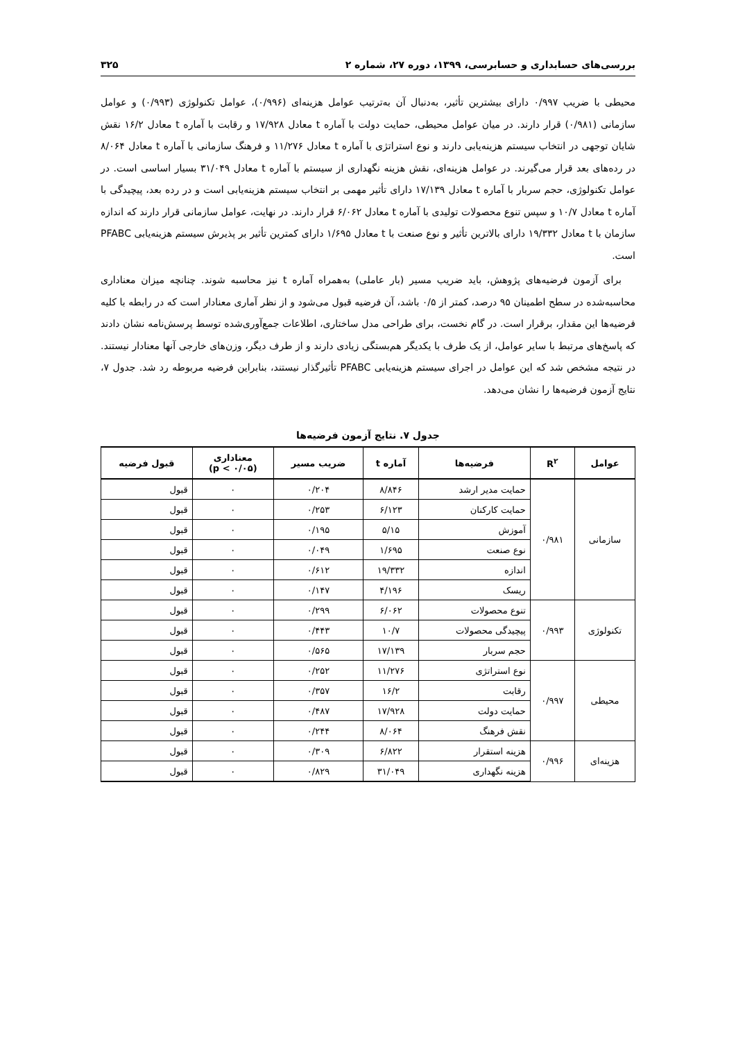بررسی‌های حسابداری و حسابرسی، ۱۳۹۹، دوره ۲۷، شماره ۲ ۳۲۵
محیطی با ضریب ۰/۹۹۷ دارای بیشترین تأثیر، به‌دنبال آن به‌ترتیب عوامل هزینه‌ای (۰/۹۹۶)، عوامل تکنولوژی (۰/۹۹۳) و عوامل سازمانی (۰/۹۸۱) قرار دارند. در میان عوامل محیطی، حمایت دولت با آماره t معادل ۱۷/۹۲۸ و رقابت با آماره t معادل ۱۶/۲ نقش شایان توجهی در انتخاب سیستم هزینه‌یابی دارند و نوع استراتژی با آماره t معادل ۱۱/۲۷۶ و فرهنگ سازمانی با آماره t معادل ۸/۰۶۴ در رده‌های بعد قرار می‌گیرند. در عوامل هزینه‌ای، نقش هزینه نگهداری از سیستم با آماره t معادل ۳۱/۰۴۹ بسیار اساسی است. در عوامل تکنولوژی، حجم سربار با آماره t معادل ۱۷/۱۳۹ دارای تأثیر مهمی بر انتخاب سیستم هزینه‌یابی است و در رده بعد، پیچیدگی با آماره t معادل ۱۰/۷ و سپس تنوع محصولات تولیدی با آماره t معادل ۶/۰۶۲ قرار دارند. در نهایت، عوامل سازمانی قرار دارند که اندازه سازمان با t معادل ۱۹/۳۳۲ دارای بالاترین تأثیر و نوع صنعت با t معادل ۱/۶۹۵ دارای کمترین تأثیر بر پذیرش سیستم هزینه‌یابی PFABC است.
برای آزمون فرضیه‌های پژوهش، باید ضریب مسیر (بار عاملی) به‌همراه آماره t نیز محاسبه شوند. چنانچه میزان معناداری محاسبه‌شده در سطح اطمینان ۹۵ درصد، کمتر از ۰/۵ باشد، آن فرضیه قبول می‌شود و از نظر آماری معنادار است که در رابطه با کلیه فرضیه‌ها این مقدار، برقرار است. در گام نخست، برای طراحی مدل ساختاری، اطلاعات جمع‌آوری‌شده توسط پرسش‌نامه نشان دادند که پاسخ‌های مرتبط با سایر عوامل، از یک طرف با یکدیگر هم‌بستگی زیادی دارند و از طرف دیگر، وزن‌های خارجی آنها معنادار نیستند. در نتیجه مشخص شد که این عوامل در اجرای سیستم هزینه‌یابی PFABC تأثیرگذار نیستند، بنابراین فرضیه مربوطه رد شد. جدول ۷، نتایج آزمون فرضیه‌ها را نشان می‌دهد.
جدول ۷. نتایج آزمون فرضیه‌ها
| عوامل | R<sup>۲</sup> | فرضیه‌ها | آماره t | ضریب مسیر | معناداری (۰/۰۵ > p) | قبول فرضیه |
| --- | --- | --- | --- | --- | --- | --- |
| سازمانی | ۰/۹۸۱ | حمایت مدیر ارشد | ۸/۸۴۶ | ۰/۲۰۴ | ۰ | قبول |
| | | حمایت کارکنان | ۶/۱۲۳ | ۰/۲۵۳ | ۰ | قبول |
| | | آموزش | ۵/۱۵ | ۰/۱۹۵ | ۰ | قبول |
| | | نوع صنعت | ۱/۶۹۵ | ۰/۰۴۹ | ۰ | قبول |
| | | اندازه | ۱۹/۳۳۲ | ۰/۶۱۲ | ۰ | قبول |
| | | ریسک | ۴/۱۹۶ | ۰/۱۴۷ | ۰ | قبول |
| تکنولوژی | ۰/۹۹۳ | تنوع محصولات | ۶/۰۶۲ | ۰/۲۹۹ | ۰ | قبول |
| | | پیچیدگی محصولات | ۱۰/۷ | ۰/۴۴۳ | ۰ | قبول |
| | | حجم سربار | ۱۷/۱۳۹ | ۰/۵۶۵ | ۰ | قبول |
| محیطی | ۰/۹۹۷ | نوع استراتژی | ۱۱/۲۷۶ | ۰/۲۵۲ | ۰ | قبول |
| | | رقابت | ۱۶/۲ | ۰/۳۵۷ | ۰ | قبول |
| | | حمایت دولت | ۱۷/۹۲۸ | ۰/۴۸۷ | ۰ | قبول |
| | | نقش فرهنگ | ۸/۰۶۴ | ۰/۲۴۴ | ۰ | قبول |
| هزینه‌ای | ۰/۹۹۶ | هزینه استقرار | ۶/۸۲۲ | ۰/۳۰۹ | ۰ | قبول |
| | | هزینه نگهداری | ۳۱/۰۴۹ | ۰/۸۲۹ | ۰ | قبول |